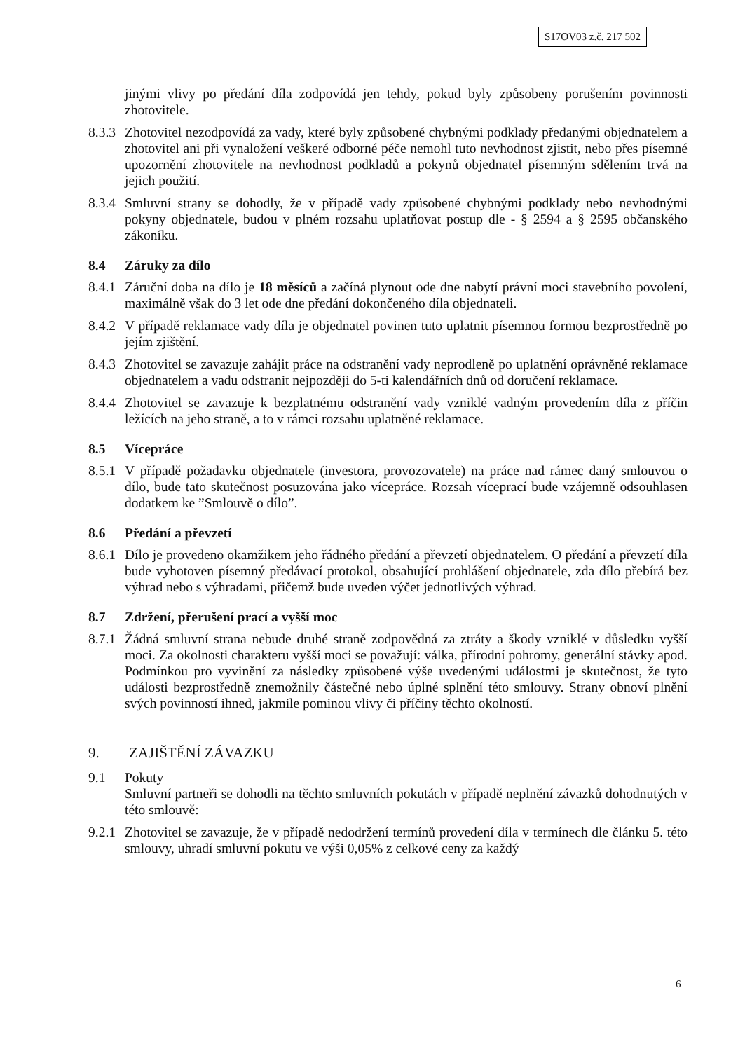S17OV03 z.č. 217 502
jinými vlivy po předání díla zodpovídá jen tehdy, pokud byly způsobeny porušením povinnosti zhotovitele.
8.3.3
Zhotovitel nezodpovídá za vady, které byly způsobené chybnými podklady předanými objednatelem a zhotovitel ani při vynaložení veškeré odborné péče nemohl tuto nevhodnost zjistit, nebo přes písemné upozornění zhotovitele na nevhodnost podkladů a pokynů objednatel písemným sdělením trvá na jejich použití.
8.3.4
Smluvní strany se dohodly, že v případě vady způsobené chybnými podklady nebo nevhodnými pokyny objednatele, budou v plném rozsahu uplatňovat postup dle - § 2594 a § 2595 občanského zákoníku.
8.4 Záruky za dílo
8.4.1
Záruční doba na dílo je 18 měsíců a začíná plynout ode dne nabytí právní moci stavebního povolení, maximálně však do 3 let ode dne předání dokončeného díla objednateli.
8.4.2
V případě reklamace vady díla je objednatel povinen tuto uplatnit písemnou formou bezprostředně po jejím zjištění.
8.4.3
Zhotovitel se zavazuje zahájit práce na odstranění vady neprodleně po uplatnění oprávněné reklamace objednatelem a vadu odstranit nejpozději do 5-ti kalendářních dnů od doručení reklamace.
8.4.4
Zhotovitel se zavazuje k bezplatnému odstranění vady vzniklé vadným provedením díla z příčin ležících na jeho straně, a to v rámci rozsahu uplatněné reklamace.
8.5 Vícepráce
8.5.1
V případě požadavku objednatele (investora, provozovatele) na práce nad rámec daný smlouvou o dílo, bude tato skutečnost posuzována jako vícepráce. Rozsah víceprací bude vzájemně odsouhlasen dodatkem ke ”Smlouvě o dílo”.
8.6 Předání a převzetí
8.6.1
Dílo je provedeno okamžikem jeho řádného předání a převzetí objednatelem. O předání a převzetí díla bude vyhotoven písemný předávací protokol, obsahující prohlášení objednatele, zda dílo přebírá bez výhrad nebo s výhradami, přičemž bude uveden výčet jednotlivých výhrad.
8.7 Zdržení, přerušení prací a vyšší moc
8.7.1
Žádná smluvní strana nebude druhé straně zodpovědná za ztráty a škody vzniklé v důsledku vyšší moci. Za okolnosti charakteru vyšší moci se považují: válka, přírodní pohromy, generální stávky apod. Podmínkou pro vyvinění za následky způsobené výše uvedenými událostmi je skutečnost, že tyto události bezprostředně znemožnily částečné nebo úplné splnění této smlouvy. Strany obnoví plnění svých povinností ihned, jakmile pominou vlivy či příčiny těchto okolností.
9. ZAJIŠTĚNÍ ZÁVAZKU
9.1 Pokuty
Smluvní partneři se dohodli na těchto smluvních pokutách v případě neplnění závazků dohodnutých v této smlouvě:
9.2.1
Zhotovitel se zavazuje, že v případě nedodržení termínů provedení díla v termínech dle článku 5. této smlouvy, uhradí smluvní pokutu ve výši 0,05% z celkové ceny za každý
6